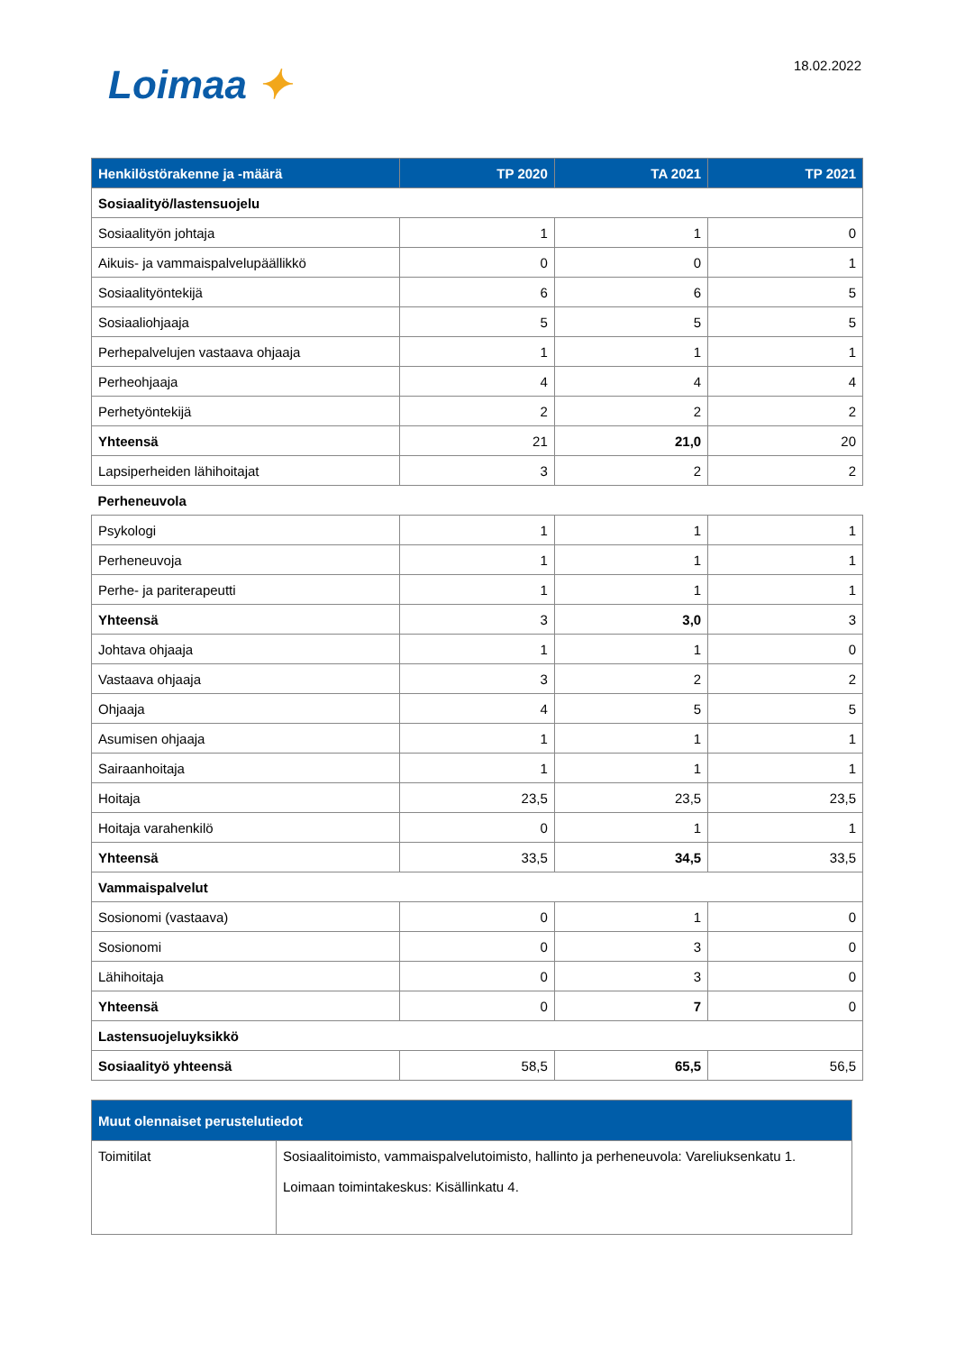Loimaa ✦ 18.02.2022
| Henkilöstörakenne ja -määrä | TP 2020 | TA 2021 | TP 2021 |
| --- | --- | --- | --- |
| Sosiaalityö/lastensuojelu | | | |
| Sosiaalityön johtaja | 1 | 1 | 0 |
| Aikuis- ja vammaispalvelupäällikkö | 0 | 0 | 1 |
| Sosiaalityöntekijä | 6 | 6 | 5 |
| Sosiaaliohjaaja | 5 | 5 | 5 |
| Perhepalvelujen vastaava ohjaaja | 1 | 1 | 1 |
| Perheohjaaja | 4 | 4 | 4 |
| Perhetyöntekijä | 2 | 2 | 2 |
| Yhteensä | 21 | 21,0 | 20 |
| Lapsiperheiden lähihoitajat | 3 | 2 | 2 |
| Perheneuvola | | | |
| Psykologi | 1 | 1 | 1 |
| Perheneuvoja | 1 | 1 | 1 |
| Perhe- ja pariterapeutti | 1 | 1 | 1 |
| Yhteensä | 3 | 3,0 | 3 |
| Johtava ohjaaja | 1 | 1 | 0 |
| Vastaava ohjaaja | 3 | 2 | 2 |
| Ohjaaja | 4 | 5 | 5 |
| Asumisen ohjaaja | 1 | 1 | 1 |
| Sairaanhoitaja | 1 | 1 | 1 |
| Hoitaja | 23,5 | 23,5 | 23,5 |
| Hoitaja varahenkilö | 0 | 1 | 1 |
| Yhteensä | 33,5 | 34,5 | 33,5 |
| Vammaispalvelut | | | |
| Sosionomi (vastaava) | 0 | 1 | 0 |
| Sosionomi | 0 | 3 | 0 |
| Lähihoitaja | 0 | 3 | 0 |
| Yhteensä | 0 | 7 | 0 |
| Lastensuojeluyksikkö | | | |
| Sosiaalityö yhteensä | 58,5 | 65,5 | 56,5 |
| Muut olennaiset perustelutiedot | |
| --- | --- |
| Toimitilat | Sosiaalitoimisto, vammaispalvelutoimisto, hallinto ja perheneuvola: Vareliuksenkatu 1. Loimaan toimintakeskus: Kisällinkatu 4. |